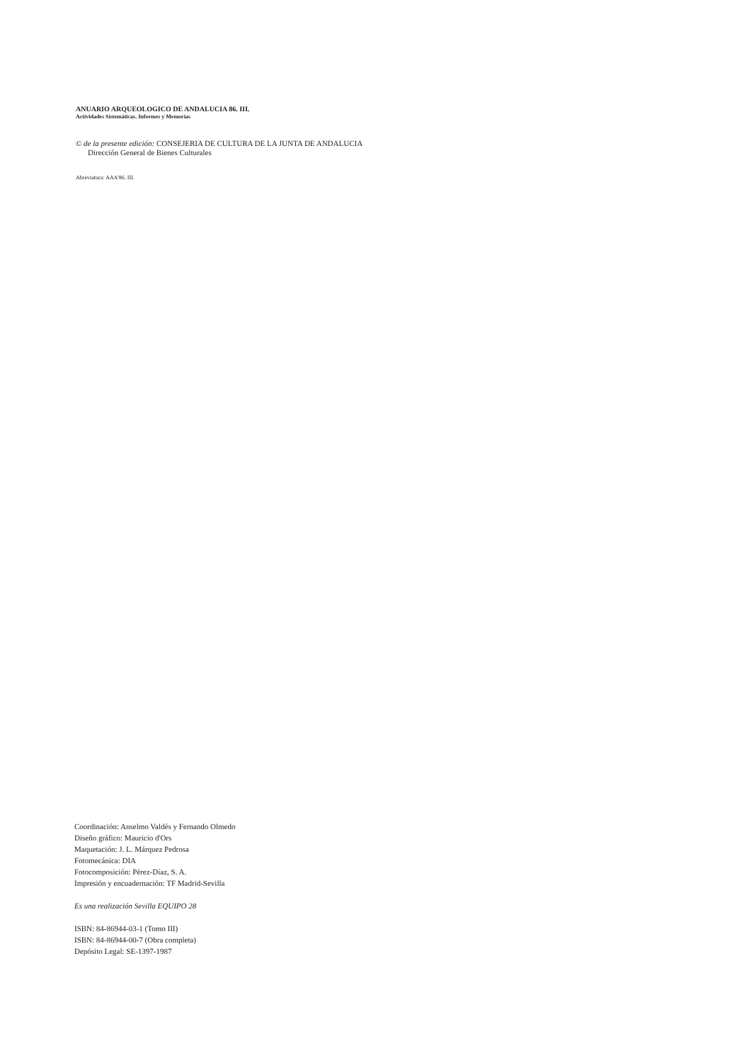ANUARIO ARQUEOLOGICO DE ANDALUCIA 86. III.
Actividades Sistemáticas. Informes y Memorias
© de la presente edición: CONSEJERIA DE CULTURA DE LA JUNTA DE ANDALUCIA
Dirección General de Bienes Culturales
Abreviatura: AAA'86. III.
Coordinación: Anselmo Valdés y Fernando Olmedo
Diseño gráfico: Mauricio d'Ors
Maquetación: J. L. Márquez Pedrosa
Fotomecánica: DIA
Fotocomposición: Pérez-Díaz, S. A.
Impresión y encuadernación: TF Madrid-Sevilla
Es una realización Sevilla EQUIPO 28
ISBN: 84-86944-03-1 (Tomo III)
ISBN: 84-86944-00-7 (Obra completa)
Depósito Legal: SE-1397-1987